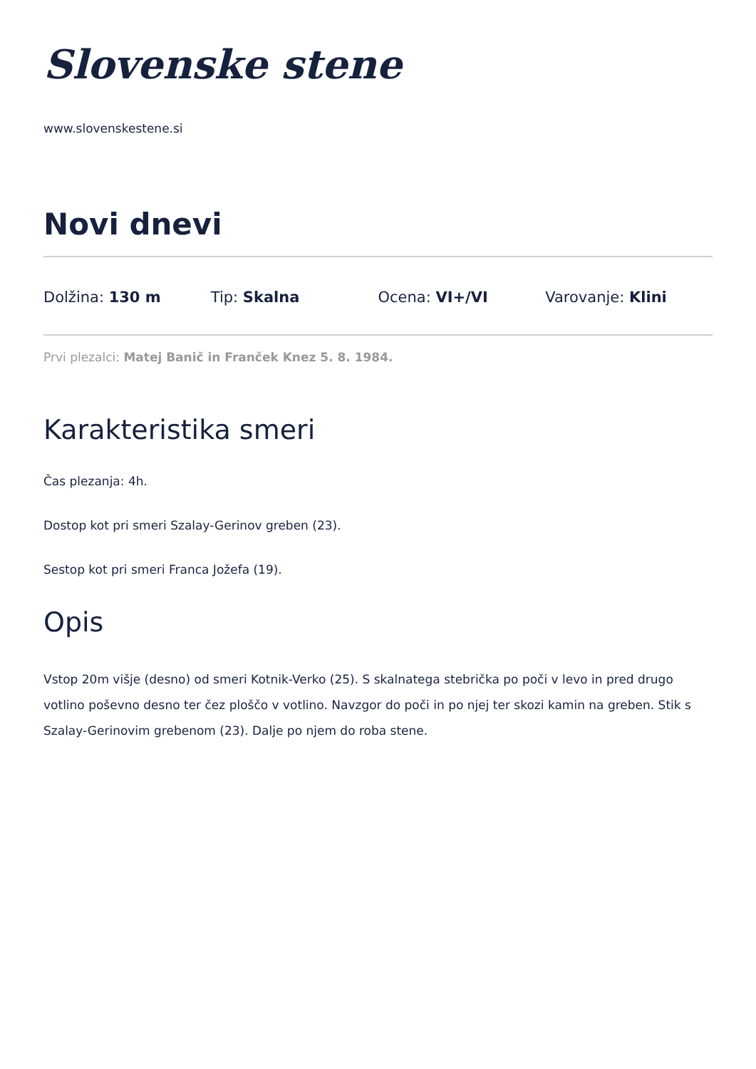Slovenske stene
www.slovenskestene.si
Novi dnevi
Dolžina: 130 m Tip: Skalna Ocena: VI+/VI Varovanje: Klini
Prvi plezalci: Matej Banič in Franček Knez 5. 8. 1984.
Karakteristika smeri
Čas plezanja: 4h.
Dostop kot pri smeri Szalay-Gerinov greben (23).
Sestop kot pri smeri Franca Jožefa (19).
Opis
Vstop 20m višje (desno) od smeri Kotnik-Verko (25). S skalnatega stebrička po poči v levo in pred drugo votlino poševno desno ter čez ploščo v votlino. Navzgor do poči in po njej ter skozi kamin na greben. Stik s Szalay-Gerinovim grebenom (23). Dalje po njem do roba stene.